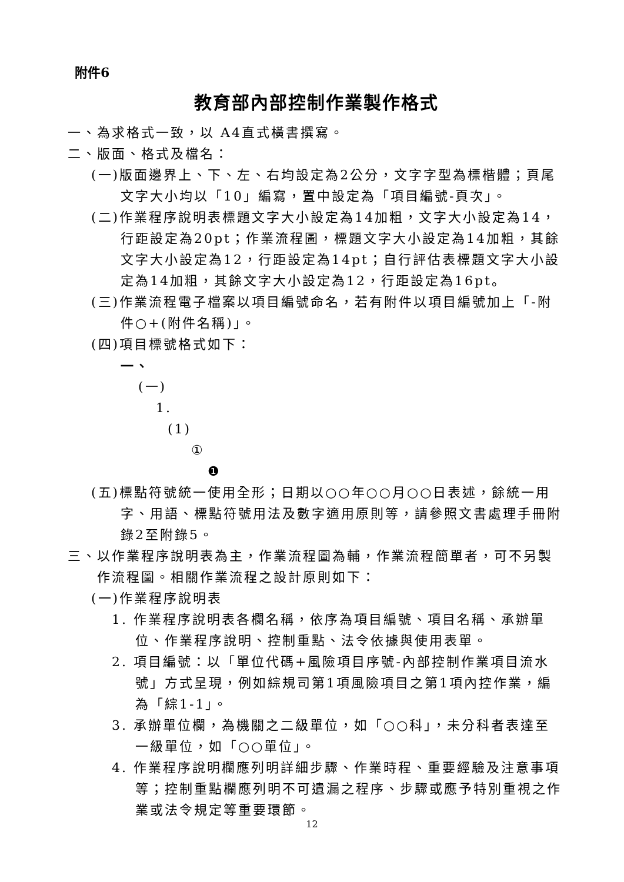附件6
教育部內部控制作業製作格式
一、為求格式一致，以 A4直式橫書撰寫。
二、版面、格式及檔名：
(一)版面邊界上、下、左、右均設定為2公分，文字字型為標楷體；頁尾文字大小均以「10」編寫，置中設定為「項目編號-頁次」。
(二)作業程序說明表標題文字大小設定為14加粗，文字大小設定為14，行距設定為20pt；作業流程圖，標題文字大小設定為14加粗，其餘文字大小設定為12，行距設定為14pt；自行評估表標題文字大小設定為14加粗，其餘文字大小設定為12，行距設定為16pt。
(三)作業流程電子檔案以項目編號命名，若有附件以項目編號加上「-附件○+(附件名稱)」。
(四)項目標號格式如下：
一、
(一)
1.
(1)
①
❶
(五)標點符號統一使用全形；日期以○○年○○月○○日表述，餘統一用字、用語、標點符號用法及數字適用原則等，請參照文書處理手冊附錄2至附錄5。
三、以作業程序說明表為主，作業流程圖為輔，作業流程簡單者，可不另製作流程圖。相關作業流程之設計原則如下：
(一)作業程序說明表
1. 作業程序說明表各欄名稱，依序為項目編號、項目名稱、承辦單位、作業程序說明、控制重點、法令依據與使用表單。
2. 項目編號：以「單位代碼+風險項目序號-內部控制作業項目流水號」方式呈現，例如綜規司第1項風險項目之第1項內控作業，編為「綜1-1」。
3. 承辦單位欄，為機關之二級單位，如「○○科」，未分科者表達至一級單位，如「○○單位」。
4. 作業程序說明欄應列明詳細步驟、作業時程、重要經驗及注意事項等；控制重點欄應列明不可遺漏之程序、步驟或應予特別重視之作業或法令規定等重要環節。
12